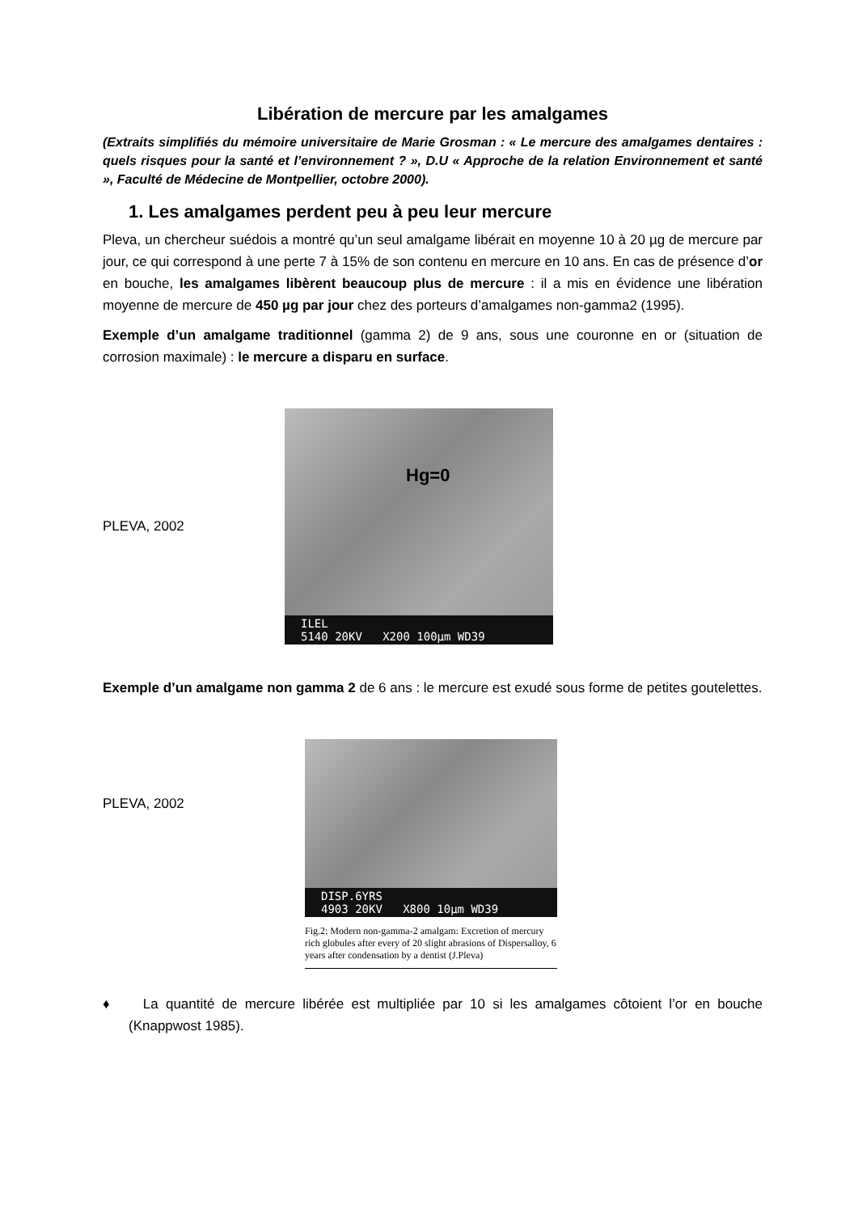Libération de mercure par les amalgames
(Extraits simplifiés du mémoire universitaire de Marie Grosman : « Le mercure des amalgames dentaires : quels risques pour la santé et l’environnement ? », D.U « Approche de la relation Environnement et santé », Faculté de Médecine de Montpellier, octobre 2000).
1. Les amalgames perdent peu à peu leur mercure
Pleva, un chercheur suédois a montré qu’un seul amalgame libérait en moyenne 10 à 20 µg de mercure par jour, ce qui correspond à une perte 7 à 15% de son contenu en mercure en 10 ans. En cas de présence d’or en bouche, les amalgames libèrent beaucoup plus de mercure : il a mis en évidence une libération moyenne de mercure de 450 µg par jour chez des porteurs d’amalgames non-gamma2 (1995).
Exemple d’un amalgame traditionnel (gamma 2) de 9 ans, sous une couronne en or (situation de corrosion maximale) : le mercure a disparu en surface.
PLEVA, 2002
Hg=0
ILEL
5140 20KV X200 100µm WD39
Exemple d’un amalgame non gamma 2 de 6 ans : le mercure est exudé sous forme de petites goutelettes.
PLEVA, 2002
DISP.6YRS
4903 20KV X800 10µm WD39
Fig.2: Modern non-gamma-2 amalgam: Excretion of mercury rich globules after every of 20 slight abrasions of Dispersalloy, 6 years after condensation by a dentist (J.Pleva)
♦ La quantité de mercure libérée est multipliée par 10 si les amalgames côtoient l’or en bouche (Knappwost 1985).